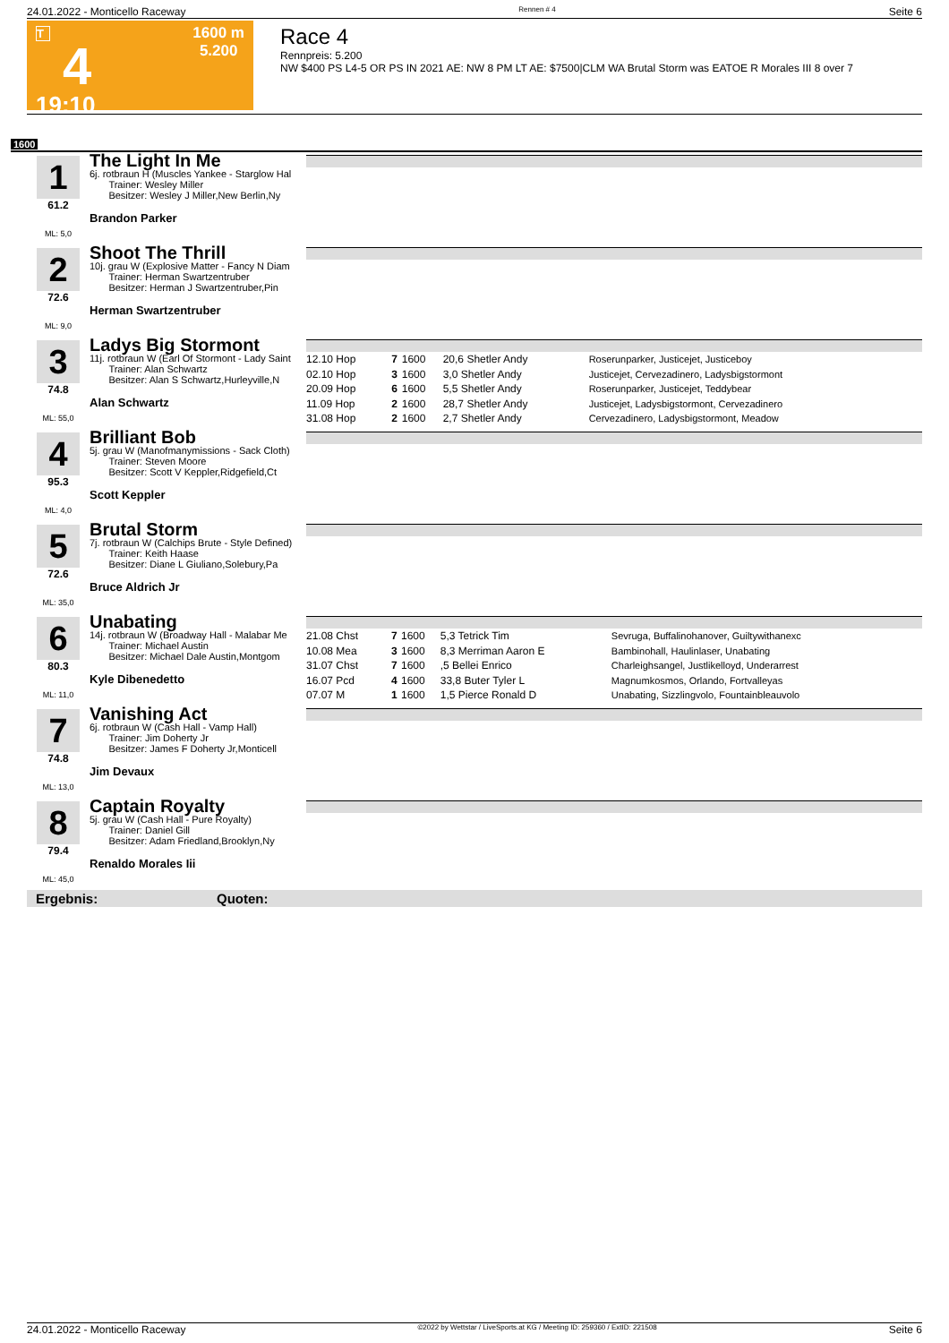24.01.2022 - Monticello Raceway Rennen # 4 Seite 6
T
4
19:10
1600 m
5.200
Race 4
Rennpreis: 5.200
NW $400 PS L4-5 OR PS IN 2021 AE: NW 8 PM LT AE: $7500|CLM WA Brutal Storm was EATOE R Morales III 8 over 7
1600
1
61.2
ML: 5,0
The Light In Me
6j. rotbraun H (Muscles Yankee - Starglow Hal
Trainer: Wesley Miller
Besitzer: Wesley J Miller,New Berlin,Ny
Brandon Parker
2
72.6
ML: 9,0
Shoot The Thrill
10j. grau W (Explosive Matter - Fancy N Diam
Trainer: Herman Swartzentruber
Besitzer: Herman J Swartzentruber,Pin
Herman Swartzentruber
3
74.8
ML: 55,0
Ladys Big Stormont
11j. rotbraun W (Earl Of Stormont - Lady Saint
Trainer: Alan Schwartz
Besitzer: Alan S Schwartz,Hurleyville,N
Alan Schwartz
| 12.10 Hop | 7 | 1600 | 20,6 Shetler Andy | Roserunparker, Justicejet, Justiceboy |
| 02.10 Hop | 3 | 1600 | 3,0 Shetler Andy | Justicejet, Cervezadinero, Ladysbigstormont |
| 20.09 Hop | 6 | 1600 | 5,5 Shetler Andy | Roserunparker, Justicejet, Teddybear |
| 11.09 Hop | 2 | 1600 | 28,7 Shetler Andy | Justicejet, Ladysbigstormont, Cervezadinero |
| 31.08 Hop | 2 | 1600 | 2,7 Shetler Andy | Cervezadinero, Ladysbigstormont, Meadow |
4
95.3
ML: 4,0
Brilliant Bob
5j. grau W (Manofmanymissions - Sack Cloth)
Trainer: Steven Moore
Besitzer: Scott V Keppler,Ridgefield,Ct
Scott Keppler
5
72.6
ML: 35,0
Brutal Storm
7j. rotbraun W (Calchips Brute - Style Defined)
Trainer: Keith Haase
Besitzer: Diane L Giuliano,Solebury,Pa
Bruce Aldrich Jr
6
80.3
ML: 11,0
Unabating
14j. rotbraun W (Broadway Hall - Malabar Me
Trainer: Michael Austin
Besitzer: Michael Dale Austin,Montgom
Kyle Dibenedetto
| 21.08 Chst | 7 | 1600 | 5,3 Tetrick Tim | Sevruga, Buffalinohanover, Guiltywithanexc |
| 10.08 Mea | 3 | 1600 | 8,3 Merriman Aaron E | Bambinohall, Haulinlaser, Unabating |
| 31.07 Chst | 7 | 1600 | ,5 Bellei Enrico | Charleighsangel, Justlikelloyd, Underarrest |
| 16.07 Pcd | 4 | 1600 | 33,8 Buter Tyler L | Magnumkosmos, Orlando, Fortvalleyas |
| 07.07 M | 1 | 1600 | 1,5 Pierce Ronald D | Unabating, Sizzlingvolo, Fountainbleauvolo |
7
74.8
ML: 13,0
Vanishing Act
6j. rotbraun W (Cash Hall - Vamp Hall)
Trainer: Jim Doherty Jr
Besitzer: James F Doherty Jr,Monticell
Jim Devaux
8
79.4
ML: 45,0
Captain Royalty
5j. grau W (Cash Hall - Pure Royalty)
Trainer: Daniel Gill
Besitzer: Adam Friedland,Brooklyn,Ny
Renaldo Morales Iii
Ergebnis: Quoten:
24.01.2022 - Monticello Raceway ©2022 by Wettstar / LiveSports.at KG / Meeting ID: 259360 / ExtID: 221508 Seite 6